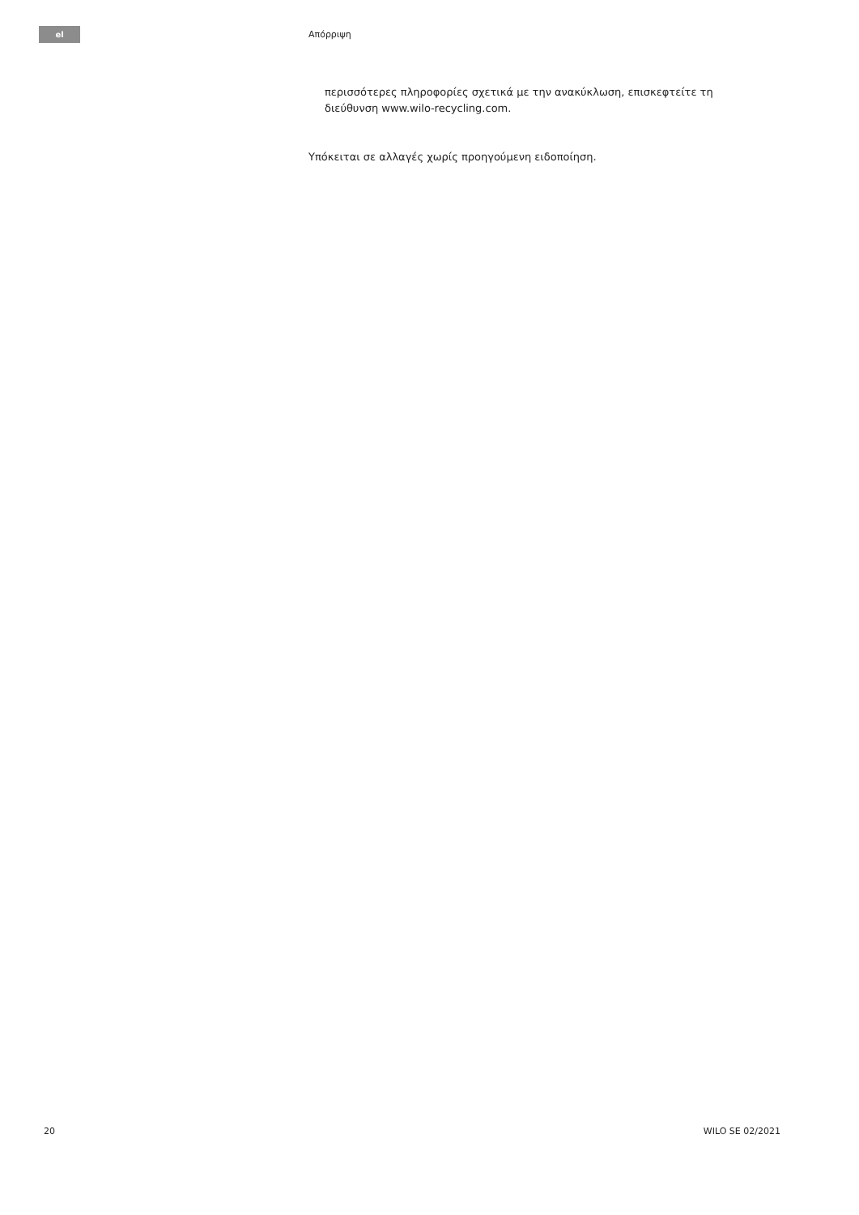el Απόρριψη
περισσότερες πληροφορίες σχετικά με την ανακύκλωση, επισκεφτείτε τη διεύθυνση www.wilo‑recycling.com.
Υπόκειται σε αλλαγές χωρίς προηγούμενη ειδοποίηση.
20 WILO SE 02/2021